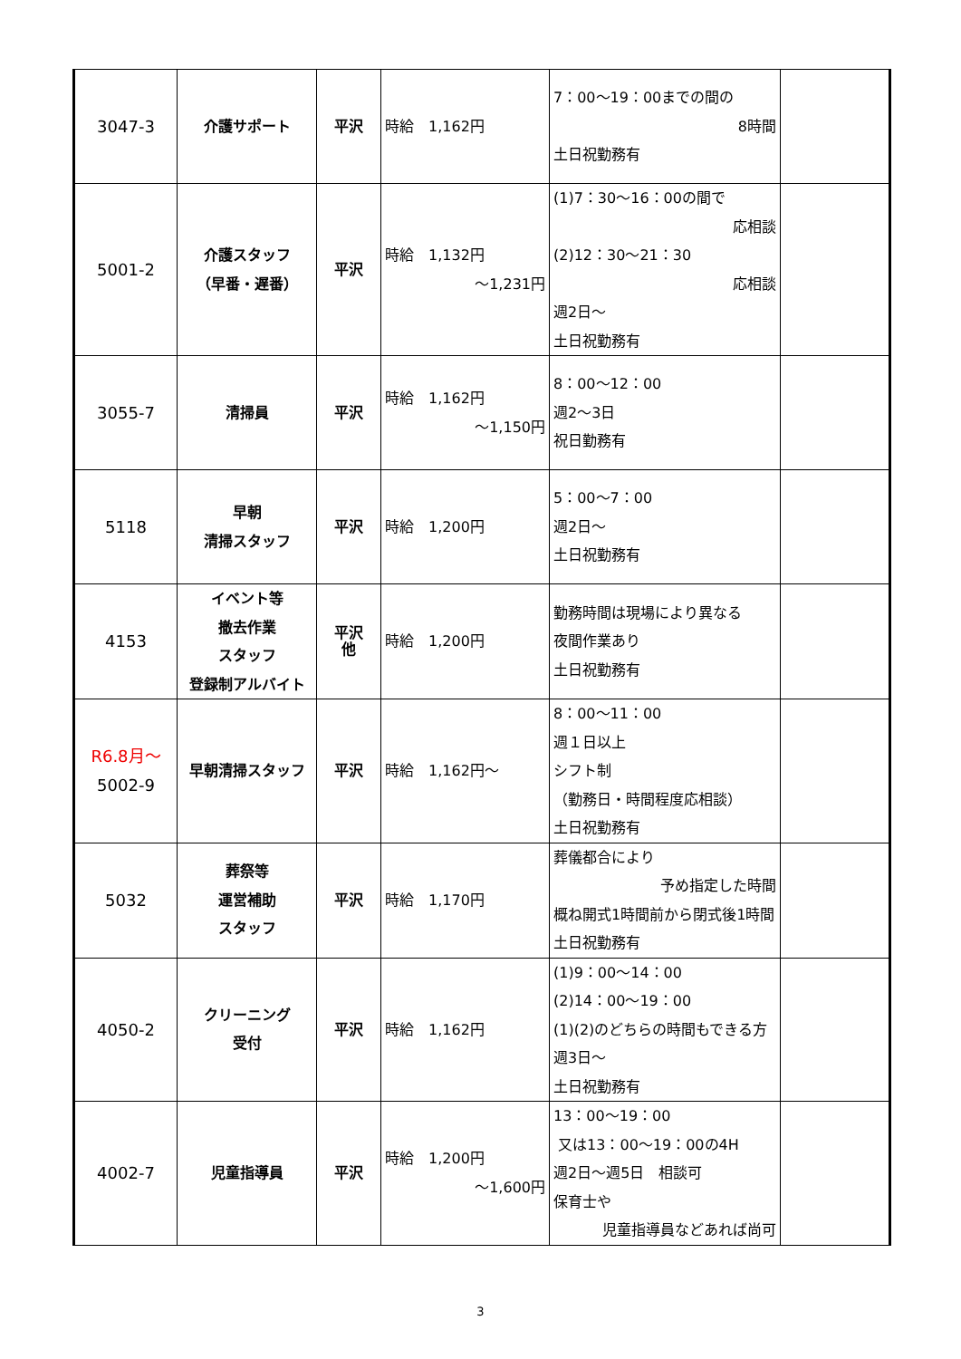| 3047-3 | 介護サポート | 平沢 | 時給 1,162円 | 7：00～19：00までの間の 8時間 土日祝勤務有 | |
| 5001-2 | 介護スタッフ （早番・遅番） | 平沢 | 時給 1,132円 ～1,231円 | (1)7：30～16：00の間で 応相談 (2)12：30～21：30 応相談 週2日～ 土日祝勤務有 | |
| 3055-7 | 清掃員 | 平沢 | 時給 1,162円 ～1,150円 | 8：00～12：00 週2～3日 祝日勤務有 | |
| 5118 | 早朝 清掃スタッフ | 平沢 | 時給 1,200円 | 5：00～7：00 週2日～ 土日祝勤務有 | |
| 4153 | イベント等 撤去作業 スタッフ 登録制アルバイト | 平沢 他 | 時給 1,200円 | 勤務時間は現場により異なる 夜間作業あり 土日祝勤務有 | |
| R6.8月～ 5002-9 | 早朝清掃スタッフ | 平沢 | 時給 1,162円～ | 8：00～11：00 週１日以上 シフト制 （勤務日・時間程度応相談） 土日祝勤務有 | |
| 5032 | 葬祭等 運営補助 スタッフ | 平沢 | 時給 1,170円 | 葬儀都合により 予め指定した時間 概ね開式1時間前から閉式後1時間 土日祝勤務有 | |
| 4050-2 | クリーニング 受付 | 平沢 | 時給 1,162円 | (1)9：00～14：00 (2)14：00～19：00 (1)(2)のどちらの時間もできる方 週3日～ 土日祝勤務有 | |
| 4002-7 | 児童指導員 | 平沢 | 時給 1,200円 ～1,600円 | 13：00～19：00 又は13：00～19：00の4H 週2日～週5日 相談可 保育士や 児童指導員などあれば尚可 | |
3